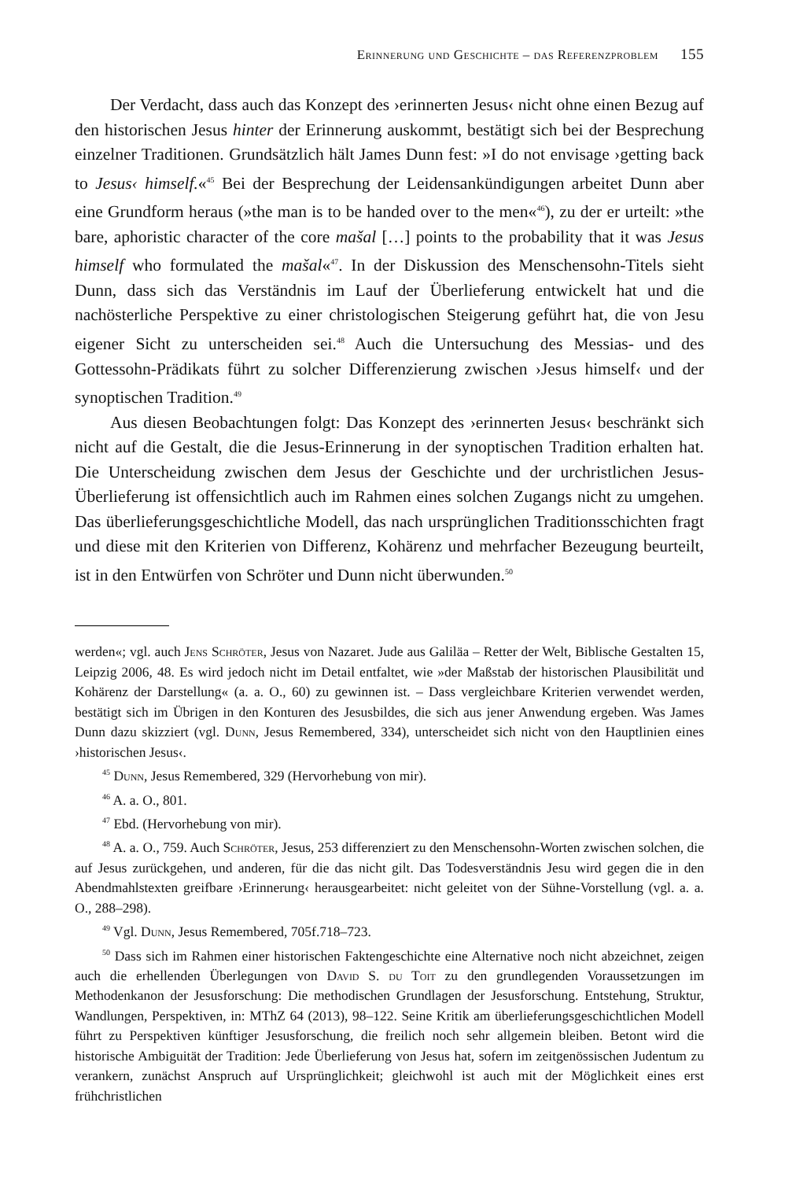E rinnerung und G eschichte – das R eferenzproblem 155
Der Verdacht, dass auch das Konzept des ›erinnerten Jesus‹ nicht ohne einen Bezug auf den historischen Jesus hinter der Erinnerung auskommt, bestätigt sich bei der Besprechung einzelner Traditionen. Grundsätzlich hält James Dunn fest: »I do not envisage ›getting back to Jesus‹ himself.«<sup>45</sup> Bei der Besprechung der Leidensankündigungen arbeitet Dunn aber eine Grundform heraus (»the man is to be handed over to the men«<sup>46</sup>), zu der er urteilt: »the bare, aphoristic character of the core mašal […] points to the probability that it was Jesus himself who formulated the mašal«<sup>47</sup>. In der Diskussion des Menschensohn-Titels sieht Dunn, dass sich das Verständnis im Lauf der Überlieferung entwickelt hat und die nachösterliche Perspektive zu einer christologischen Steigerung geführt hat, die von Jesu eigener Sicht zu unterscheiden sei.<sup>48</sup> Auch die Untersuchung des Messias- und des Gottessohn-Prädikats führt zu solcher Differenzierung zwischen ›Jesus himself‹ und der synoptischen Tradition.<sup>49</sup>
Aus diesen Beobachtungen folgt: Das Konzept des ›erinnerten Jesus‹ beschränkt sich nicht auf die Gestalt, die die Jesus-Erinnerung in der synoptischen Tradition erhalten hat. Die Unterscheidung zwischen dem Jesus der Geschichte und der urchristlichen Jesus-Überlieferung ist offensichtlich auch im Rahmen eines solchen Zugangs nicht zu umgehen. Das überlieferungsgeschichtliche Modell, das nach ursprünglichen Traditionsschichten fragt und diese mit den Kriterien von Differenz, Kohärenz und mehrfacher Bezeugung beurteilt, ist in den Entwürfen von Schröter und Dunn nicht überwunden.<sup>50</sup>
werden«; vgl. auch Jens Schröter, Jesus von Nazaret. Jude aus Galiläa – Retter der Welt, Biblische Gestalten 15, Leipzig 2006, 48. Es wird jedoch nicht im Detail entfaltet, wie »der Maßstab der historischen Plausibilität und Kohärenz der Darstellung« (a. a. O., 60) zu gewinnen ist. – Dass vergleichbare Kriterien verwendet werden, bestätigt sich im Übrigen in den Konturen des Jesusbildes, die sich aus jener Anwendung ergeben. Was James Dunn dazu skizziert (vgl. Dunn, Jesus Remembered, 334), unterscheidet sich nicht von den Hauptlinien eines ›historischen Jesus‹.
<sup>45</sup> Dunn, Jesus Remembered, 329 (Hervorhebung von mir).
<sup>46</sup> A. a. O., 801.
<sup>47</sup> Ebd. (Hervorhebung von mir).
<sup>48</sup> A. a. O., 759. Auch Schröter, Jesus, 253 differenziert zu den Menschensohn-Worten zwischen solchen, die auf Jesus zurückgehen, und anderen, für die das nicht gilt. Das Todesverständnis Jesu wird gegen die in den Abendmahlstexten greifbare ›Erinnerung‹ herausgearbeitet: nicht geleitet von der Sühne-Vorstellung (vgl. a. a. O., 288–298).
<sup>49</sup> Vgl. Dunn, Jesus Remembered, 705f.718–723.
<sup>50</sup> Dass sich im Rahmen einer historischen Faktengeschichte eine Alternative noch nicht abzeichnet, zeigen auch die erhellenden Überlegungen von David S. du Toit zu den grundlegenden Voraussetzungen im Methodenkanon der Jesusforschung: Die methodischen Grundlagen der Jesusforschung. Entstehung, Struktur, Wandlungen, Perspektiven, in: MThZ 64 (2013), 98–122. Seine Kritik am überlieferungsgeschichtlichen Modell führt zu Perspektiven künftiger Jesusforschung, die freilich noch sehr allgemein bleiben. Betont wird die historische Ambiguität der Tradition: Jede Überlieferung von Jesus hat, sofern im zeitgenössischen Judentum zu verankern, zunächst Anspruch auf Ursprünglichkeit; gleichwohl ist auch mit der Möglichkeit eines erst frühchristlichen